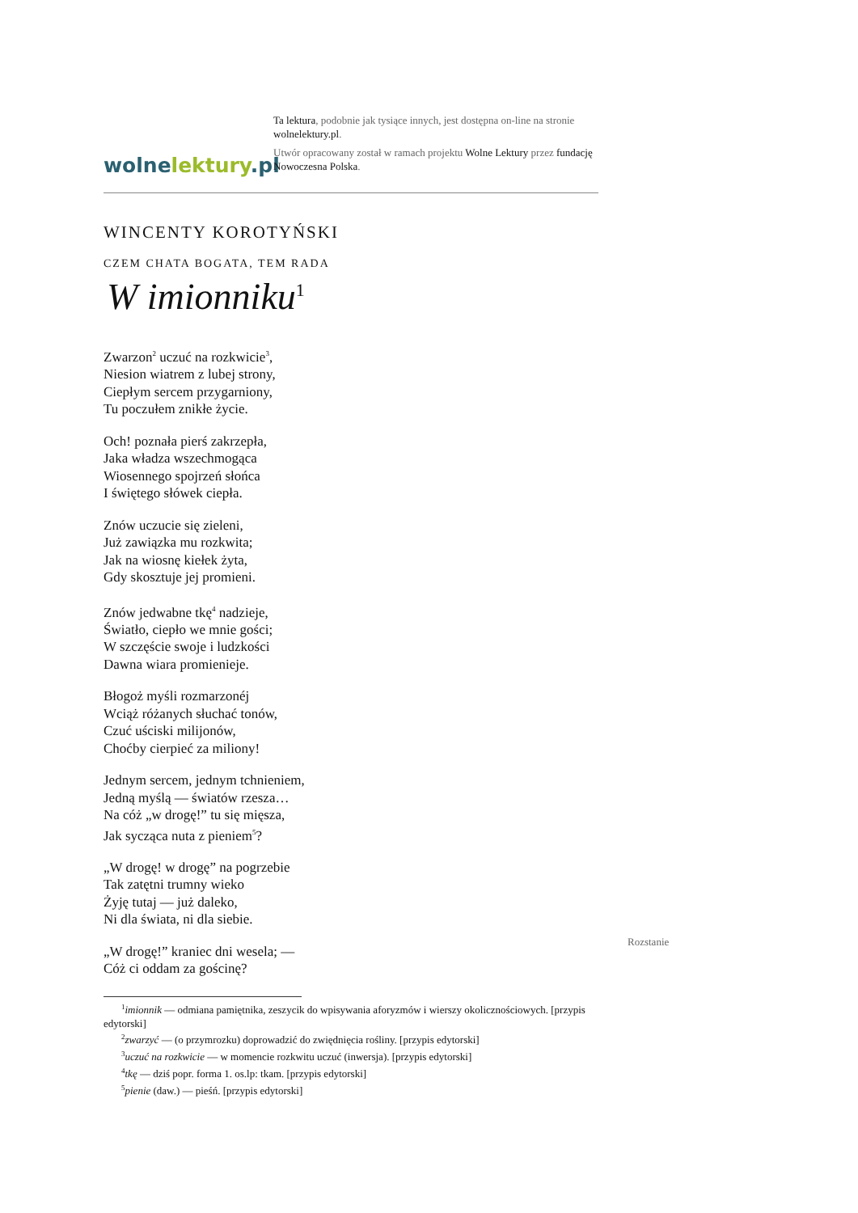wolnelektury.pl
Ta lektura, podobnie jak tysiące innych, jest dostępna on-line na stronie wolnelektury.pl.
Utwór opracowany został w ramach projektu Wolne Lektury przez fundację Nowoczesna Polska.
WINCENTY KOROTYŃSKI
CZEM CHATA BOGATA, TEM RADA
W imionniku<sup>1</sup>
Zwarzon<sup>2</sup> uczuć na rozkwicie<sup>3</sup>,
Niesion wiatrem z lubej strony,
Ciepłym sercem przygarniony,
Tu poczułem znikłe życie.
Och! poznała pierś zakrzepła,
Jaka władza wszechmogąca
Wiosennego spojrzeń słońca
I świętego słówek ciepła.
Znów uczucie się zieleni,
Już zawiązka mu rozkwita;
Jak na wiosnę kiełek żyta,
Gdy skosztuje jej promieni.
Znów jedwabne tkę<sup>4</sup> nadzieje,
Światło, ciepło we mnie gości;
W szczęście swoje i ludzkości
Dawna wiara promienieje.
Błogoż myśli rozmarzonéj
Wciąż różanych słuchać tonów,
Czuć uściski milijonów,
Choćby cierpieć za miliony!
Jednym sercem, jednym tchnieniem,
Jedną myślą — światów rzesza…
Na cóż „w drogę!” tu się mięsza,
Jak sycząca nuta z pieniem<sup>5</sup>?
„W drogę! w drogę” na pogrzebie
Tak zatętni trumny wieko
Żyję tutaj — już daleko,
Ni dla świata, ni dla siebie.
„W drogę!” kraniec dni wesela; —
Cóż ci oddam za gościnę?
Rozstanie
<sup>1</sup> imionnik — odmiana pamiętnika, zeszycik do wpisywania aforyzmów i wierszy okolicznościowych. [przypis edytorski]
<sup>2</sup> zwarzyć — (o przymrozku) doprowadzić do zwiędnięcia rośliny. [przypis edytorski]
<sup>3</sup> uczuć na rozkwicie — w momencie rozkwitu uczuć (inwersja). [przypis edytorski]
<sup>4</sup> tkę — dziś popr. forma 1. os.lp: tkam. [przypis edytorski]
<sup>5</sup> pienie (daw.) — pieśń. [przypis edytorski]